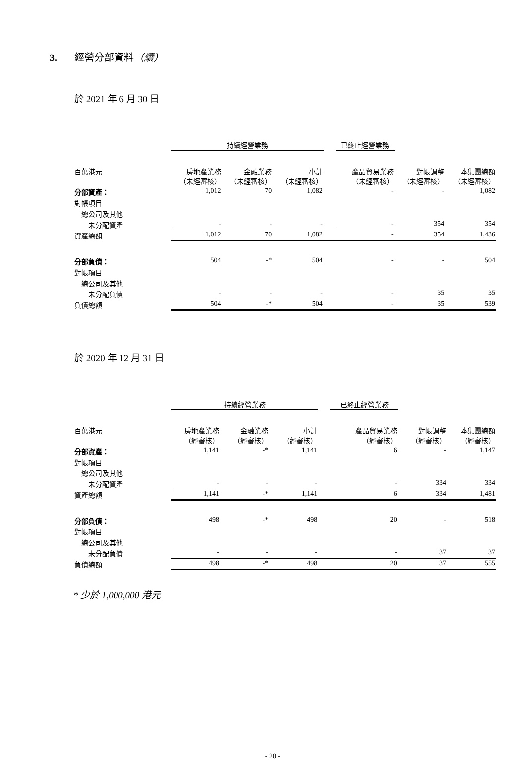3. 經營分部資料（續）
於 2021 年 6 月 30 日
| | 持續經營業務 | | | | 已終止經營業務 | | |
| --- | --- | --- | --- | --- | --- | --- | --- |
| 百萬港元 | 房地產業務 （未經審核） | 金融業務 （未經審核） | 小計 （未經審核） | | 產品貿易業務 （未經審核） | 對帳調整 （未經審核） | 本集團總額 （未經審核） |
| 分部資產： | 1,012 | 70 | 1,082 | | - | - | 1,082 |
| 對帳項目 | | | | | | | |
| 總公司及其他 | | | | | | | |
| 未分配資產 | - | - | - | | - | 354 | 354 |
| 資產總額 | 1,012 | 70 | 1,082 | | - | 354 | 1,436 |
| 分部負債： | 504 | -* | 504 | | - | - | 504 |
| 對帳項目 | | | | | | | |
| 總公司及其他 | | | | | | | |
| 未分配負債 | - | - | - | | - | 35 | 35 |
| 負債總額 | 504 | -* | 504 | | - | 35 | 539 |
於 2020 年 12 月 31 日
| | 持續經營業務 | | | | 已終止經營業務 | | |
| --- | --- | --- | --- | --- | --- | --- | --- |
| 百萬港元 | 房地產業務 （經審核） | 金融業務 （經審核） | 小計 （經審核） | | 產品貿易業務 （經審核） | 對帳調整 （經審核） | 本集團總額 （經審核） |
| 分部資產： | 1,141 | -* | 1,141 | | 6 | - | 1,147 |
| 對帳項目 | | | | | | | |
| 總公司及其他 | | | | | | | |
| 未分配資產 | - | - | - | | - | 334 | 334 |
| 資產總額 | 1,141 | -* | 1,141 | | 6 | 334 | 1,481 |
| 分部負債： | 498 | -* | 498 | | 20 | - | 518 |
| 對帳項目 | | | | | | | |
| 總公司及其他 | | | | | | | |
| 未分配負債 | - | - | - | | - | 37 | 37 |
| 負債總額 | 498 | -* | 498 | | 20 | 37 | 555 |
* 少於 1,000,000 港元
- 20 -